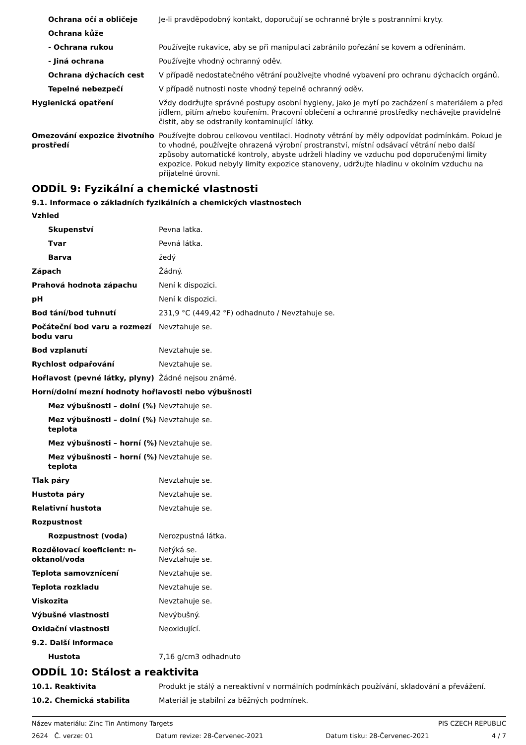Ochrana očí a obličeje Je-li pravděpodobný kontakt, doporučují se ochranné brýle s postranními kryty.
Ochrana kůže
- Ochrana rukou Používejte rukavice, aby se při manipulaci zabránilo pořezání se kovem a odřeninám.
- Jiná ochrana Používejte vhodný ochranný oděv.
Ochrana dýchacích cest V případě nedostatečného větrání používejte vhodné vybavení pro ochranu dýchacích orgánů.
Tepelné nebezpečí V případě nutnosti noste vhodný tepelně ochranný oděv.
Hygienická opatření Vždy dodržujte správné postupy osobní hygieny, jako je mytí po zacházení s materiálem a před jídlem, pitím a/nebo kouřením. Pracovní oblečení a ochranné prostředky nechávejte pravidelně čistit, aby se odstranily kontaminující látky.
Omezování expozice životního prostředí
Používejte dobrou celkovou ventilaci. Hodnoty větrání by měly odpovídat podmínkám. Pokud je to vhodné, používejte ohrazená výrobní prostranství, místní odsávací větrání nebo další způsoby automatické kontroly, abyste udrželi hladiny ve vzduchu pod doporučenými limity expozice. Pokud nebyly limity expozice stanoveny, udržujte hladinu v okolním vzduchu na přijatelné úrovni.
ODDÍL 9: Fyzikální a chemické vlastnosti
9.1. Informace o základních fyzikálních a chemických vlastnostech
Vzhled
Skupenství Pevna latka.
Tvar Pevná látka.
Barva žedý
Zápach Žádný.
Prahová hodnota zápachu Není k dispozici.
pH Není k dispozici.
Bod tání/bod tuhnutí 231,9 °C (449,42 °F) odhadnuto / Nevztahuje se.
Počáteční bod varu a rozmezí bodu varu
Nevztahuje se.
Bod vzplanutí Nevztahuje se.
Rychlost odpařování Nevztahuje se.
Hořlavost (pevné látky, plyny)
Žádné nejsou známé.
Horní/dolní mezní hodnoty hořlavosti nebo výbušnosti
Mez výbušnosti – dolní (%)
Nevztahuje se.
Mez výbušnosti – dolní (%) teplota
Nevztahuje se.
Mez výbušnosti – horní (%)
Nevztahuje se.
Mez výbušnosti – horní (%) teplota
Nevztahuje se.
Tlak páry Nevztahuje se.
Hustota páry Nevztahuje se.
Relativní hustota Nevztahuje se.
Rozpustnost
Rozpustnost (voda) Nerozpustná látka.
Rozdělovací koeficient: n-oktanol/voda
Netýká se.
Nevztahuje se.
Teplota samovznícení Nevztahuje se.
Teplota rozkladu Nevztahuje se.
Viskozita Nevztahuje se.
Výbušné vlastnosti Nevýbušný.
Oxidační vlastnosti Neoxidující.
9.2. Další informace
Hustota 7,16 g/cm3 odhadnuto
ODDÍL 10: Stálost a reaktivita
10.1. Reaktivita Produkt je stálý a nereaktivní v normálních podmínkách používání, skladování a převážení.
10.2. Chemická stabilita Materiál je stabilní za běžných podmínek.
Název materiálu: Zinc Tin Antimony Targets PIS CZECH REPUBLIC
2624 Č. verze: 01 Datum revize: 28-Červenec-2021 Datum tisku: 28-Červenec-2021 4 / 7